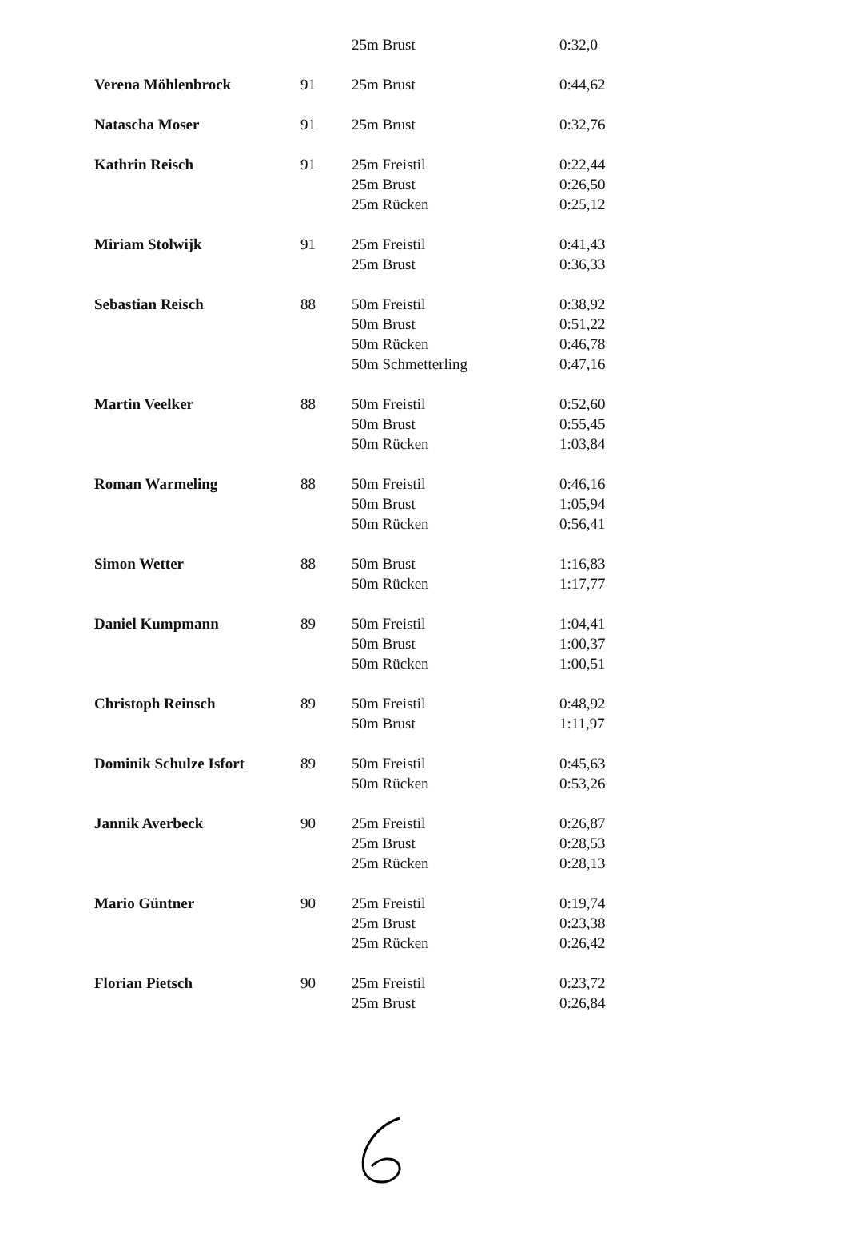| | | 25m Brust | 0:32,0 |
| Verena Möhlenbrock | 91 | 25m Brust | 0:44,62 |
| Natascha Moser | 91 | 25m Brust | 0:32,76 |
| Kathrin Reisch | 91 | 25m Freistil | 0:22,44 |
| | | 25m Brust | 0:26,50 |
| | | 25m Rücken | 0:25,12 |
| Miriam Stolwijk | 91 | 25m Freistil | 0:41,43 |
| | | 25m Brust | 0:36,33 |
| Sebastian Reisch | 88 | 50m Freistil | 0:38,92 |
| | | 50m Brust | 0:51,22 |
| | | 50m Rücken | 0:46,78 |
| | | 50m Schmetterling | 0:47,16 |
| Martin Veelker | 88 | 50m Freistil | 0:52,60 |
| | | 50m Brust | 0:55,45 |
| | | 50m Rücken | 1:03,84 |
| Roman Warmeling | 88 | 50m Freistil | 0:46,16 |
| | | 50m Brust | 1:05,94 |
| | | 50m Rücken | 0:56,41 |
| Simon Wetter | 88 | 50m Brust | 1:16,83 |
| | | 50m Rücken | 1:17,77 |
| Daniel Kumpmann | 89 | 50m Freistil | 1:04,41 |
| | | 50m Brust | 1:00,37 |
| | | 50m Rücken | 1:00,51 |
| Christoph Reinsch | 89 | 50m Freistil | 0:48,92 |
| | | 50m Brust | 1:11,97 |
| Dominik Schulze Isfort | 89 | 50m Freistil | 0:45,63 |
| | | 50m Rücken | 0:53,26 |
| Jannik Averbeck | 90 | 25m Freistil | 0:26,87 |
| | | 25m Brust | 0:28,53 |
| | | 25m Rücken | 0:28,13 |
| Mario Güntner | 90 | 25m Freistil | 0:19,74 |
| | | 25m Brust | 0:23,38 |
| | | 25m Rücken | 0:26,42 |
| Florian Pietsch | 90 | 25m Freistil | 0:23,72 |
| | | 25m Brust | 0:26,84 |